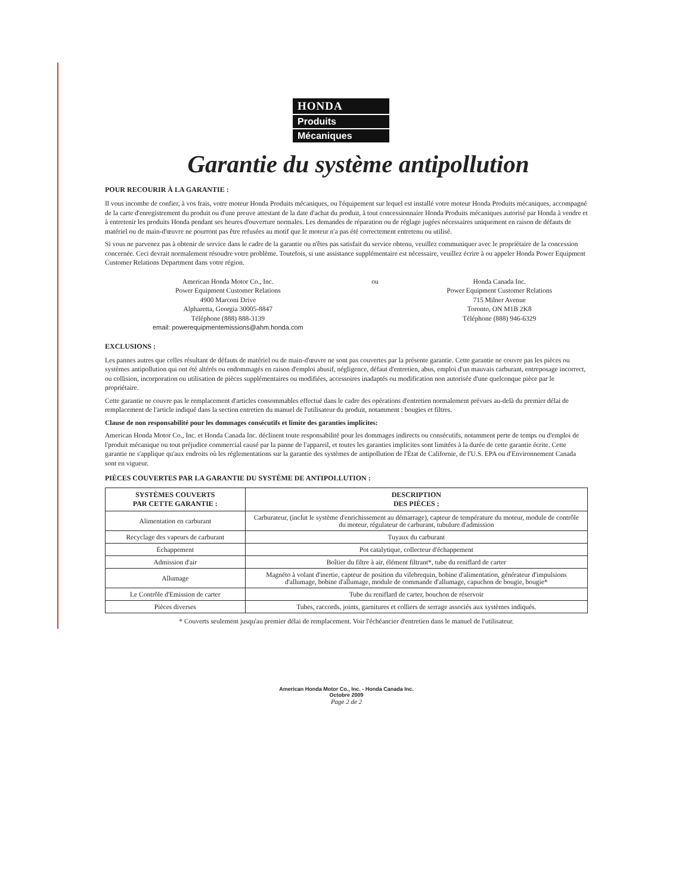HONDA
Produits
Mécaniques
Garantie du système antipollution
POUR RECOURIR À LA GARANTIE :
Il vous incombe de confier, à vos frais, votre moteur Honda Produits mécaniques, ou l'équipement sur lequel est installé votre moteur Honda Produits mécaniques, accompagné de la carte d'enregistrement du produit ou d'une preuve attestant de la date d'achat du produit, à tout concessionnaire Honda Produits mécaniques autorisé par Honda à vendre et à entretenir les produits Honda pendant ses heures d'ouverture normales. Les demandes de réparation ou de réglage jugées nécessaires uniquement en raison de défauts de matériel ou de main-d'œuvre ne pourront pas être refusées au motif que le moteur n'a pas été correctement entretenu ou utilisé.
Si vous ne parvenez pas à obtenir de service dans le cadre de la garantie ou n'êtes pas satisfait du service obtenu, veuillez communiquer avec le propriétaire de la concession concernée. Ceci devrait normalement résoudre votre problème. Toutefois, si une assistance supplémentaire est nécessaire, veuillez écrire à ou appeler Honda Power Equipment Customer Relations Department dans votre région.
American Honda Motor Co., Inc.
Power Equipment Customer Relations
4900 Marconi Drive
Alpharetta, Georgia 30005-8847
Téléphone (888) 888-3139
email: powerequipmentemissions@ahm.honda.com
ou Honda Canada Inc.
Power Equipment Customer Relations
715 Milner Avenue
Toronto, ON M1B 2K8
Téléphone (888) 946-6329
EXCLUSIONS :
Les pannes autres que celles résultant de défauts de matériel ou de main-d'œuvre ne sont pas couvertes par la présente garantie. Cette garantie ne couvre pas les pièces ou systèmes antipollution qui ont été altérés ou endommagés en raison d'emploi abusif, négligence, défaut d'entretien, abus, emploi d'un mauvais carburant, entreposage incorrect, ou collision, incorporation ou utilisation de pièces supplémentaires ou modifiées, accessoires inadaptés ou modification non autorisée d'une quelconque pièce par le propriétaire.
Cette garantie ne couvre pas le remplacement d'articles consommables effectué dans le cadre des opérations d'entretien normalement prévues au-delà du premier délai de remplacement de l'article indiqué dans la section entretien du manuel de l'utilisateur du produit, notamment : bougies et filtres.
Clause de non responsabilité pour les dommages consécutifs et limite des garanties implicites:
American Honda Motor Co., Inc. et Honda Canada Inc. déclinent toute responsabilité pour les dommages indirects ou consécutifs, notamment perte de temps ou d'emploi de l'produit mécanique ou tout préjudice commercial causé par la panne de l'appareil, et toutes les garanties implicites sont limitées à la durée de cette garantie écrite. Cette garantie ne s'applique qu'aux endroits où les réglementations sur la garantie des systèmes de antipollution de l'État de Californie, de l'U.S. EPA ou d'Environnement Canada sont en vigueur.
PIÈCES COUVERTES PAR LA GARANTIE DU SYSTÈME DE ANTIPOLLUTION :
| SYSTÈMES COUVERTS PAR CETTE GARANTIE : | DESCRIPTION DES PIÈCES : |
| --- | --- |
| Alimentation en carburant | Carburateur, (inclut le système d'enrichissement au démarrage), capteur de température du moteur, module de contrôle du moteur, régulateur de carburant, tubulure d'admission |
| Recyclage des vapeurs de carburant | Tuyaux du carburant |
| Échappement | Pot catalytique, collecteur d'échappement |
| Admission d'air | Boîtier du filtre à air, élément filtrant*, tube du reniflard de carter |
| Allumage | Magnéto à volant d'inertie, capteur de position du vilebrequin, bobine d'alimentation, générateur d'impulsions d'allumage, bobine d'allumage, module de commande d'allumage, capuchon de bougie, bougie* |
| Le Contrôle d'Emission de carter | Tube du reniflard de carter, bouchon de réservoir |
| Pièces diverses | Tubes, raccords, joints, garnitures et colliers de serrage associés aux systèmes indiqués. |
* Couverts seulement jusqu'au premier délai de remplacement. Voir l'échéancier d'entretien dans le manuel de l'utilisateur.
American Honda Motor Co., Inc. - Honda Canada Inc.
Octobre 2009
Page 2 de 2